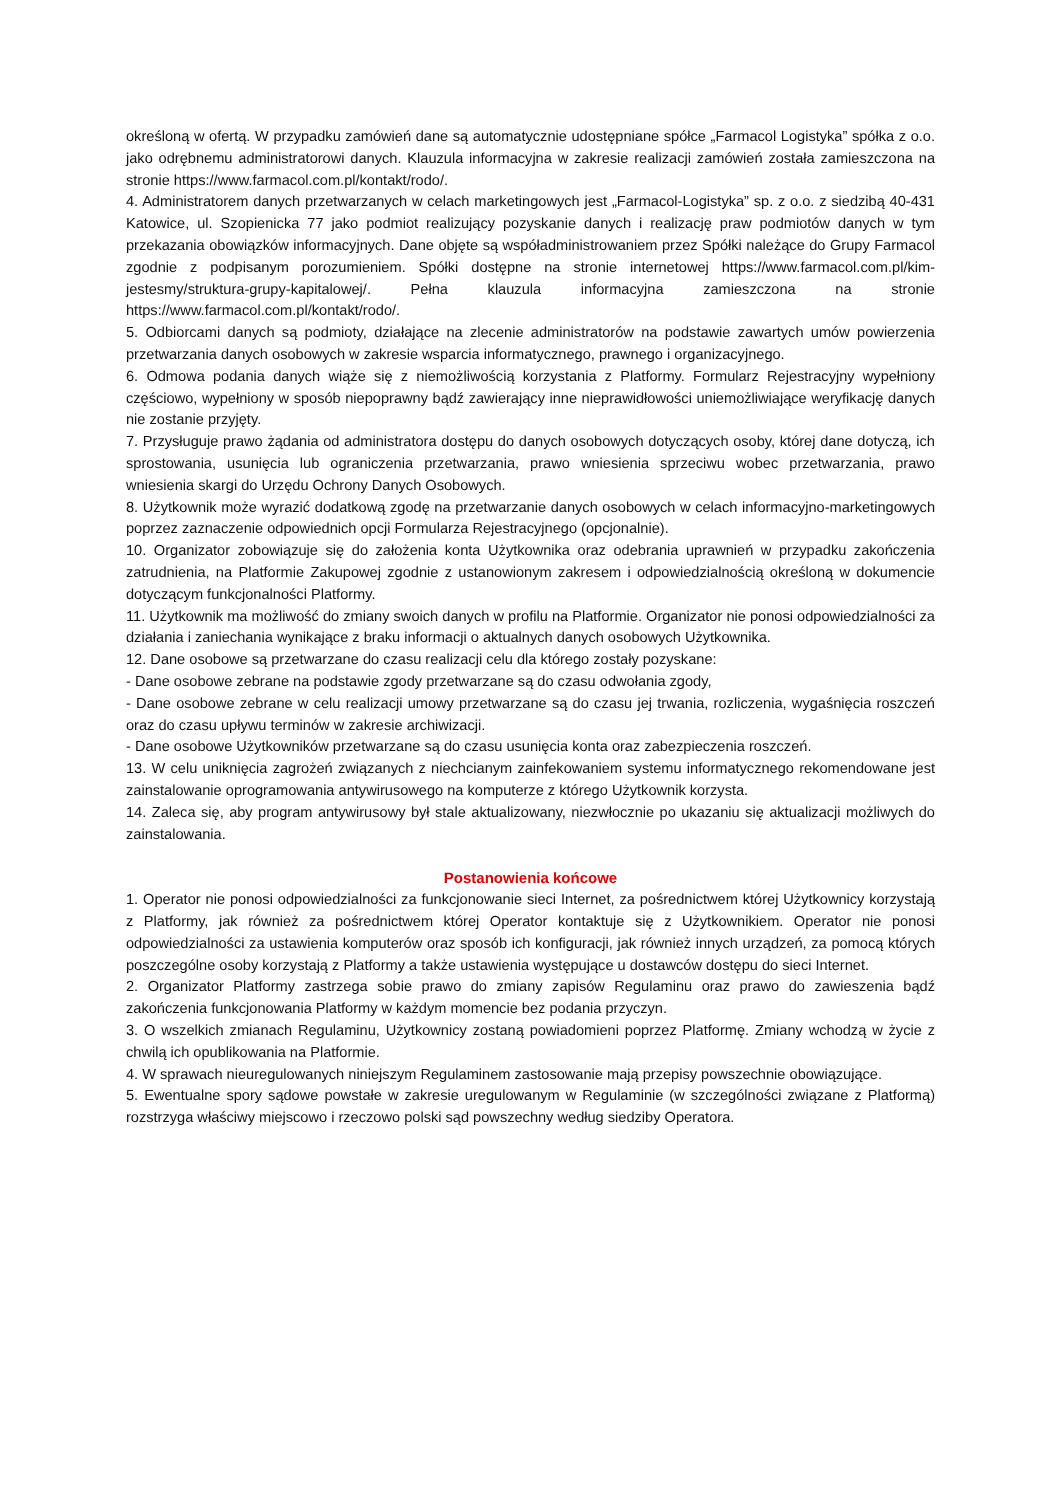określoną w ofertą. W przypadku zamówień dane są automatycznie udostępniane spółce „Farmacol Logistyka” spółka z o.o. jako odrębnemu administratorowi danych. Klauzula informacyjna w zakresie realizacji zamówień została zamieszczona na stronie https://www.farmacol.com.pl/kontakt/rodo/.
4. Administratorem danych przetwarzanych w celach marketingowych jest „Farmacol-Logistyka” sp. z o.o. z siedzibą 40-431 Katowice, ul. Szopienicka 77 jako podmiot realizujący pozyskanie danych i realizację praw podmiotów danych w tym przekazania obowiązków informacyjnych. Dane objęte są współadministrowaniem przez Spółki należące do Grupy Farmacol zgodnie z podpisanym porozumieniem. Spółki dostępne na stronie internetowej https://www.farmacol.com.pl/kim-jestesmy/struktura-grupy-kapitalowej/. Pełna klauzula informacyjna zamieszczona na stronie https://www.farmacol.com.pl/kontakt/rodo/.
5. Odbiorcami danych są podmioty, działające na zlecenie administratorów na podstawie zawartych umów powierzenia przetwarzania danych osobowych w zakresie wsparcia informatycznego, prawnego i organizacyjnego.
6. Odmowa podania danych wiąże się z niemożliwością korzystania z Platformy. Formularz Rejestracyjny wypełniony częściowo, wypełniony w sposób niepoprawny bądź zawierający inne nieprawidłowości uniemożliwiające weryfikację danych nie zostanie przyjęty.
7. Przysługuje prawo żądania od administratora dostępu do danych osobowych dotyczących osoby, której dane dotyczą, ich sprostowania, usunięcia lub ograniczenia przetwarzania, prawo wniesienia sprzeciwu wobec przetwarzania, prawo wniesienia skargi do Urzędu Ochrony Danych Osobowych.
8. Użytkownik może wyrazić dodatkową zgodę na przetwarzanie danych osobowych w celach informacyjno-marketingowych poprzez zaznaczenie odpowiednich opcji Formularza Rejestracyjnego (opcjonalnie).
10. Organizator zobowiązuje się do założenia konta Użytkownika oraz odebrania uprawnień w przypadku zakończenia zatrudnienia, na Platformie Zakupowej zgodnie z ustanowionym zakresem i odpowiedzialnością określoną w dokumencie dotyczącym funkcjonalności Platformy.
11. Użytkownik ma możliwość do zmiany swoich danych w profilu na Platformie. Organizator nie ponosi odpowiedzialności za działania i zaniechania wynikające z braku informacji o aktualnych danych osobowych Użytkownika.
12. Dane osobowe są przetwarzane do czasu realizacji celu dla którego zostały pozyskane:
- Dane osobowe zebrane na podstawie zgody przetwarzane są do czasu odwołania zgody,
- Dane osobowe zebrane w celu realizacji umowy przetwarzane są do czasu jej trwania, rozliczenia, wygaśnięcia roszczeń oraz do czasu upływu terminów w zakresie archiwizacji.
- Dane osobowe Użytkowników przetwarzane są do czasu usunięcia konta oraz zabezpieczenia roszczeń.
13. W celu uniknięcia zagrożeń związanych z niechcianym zainfekowaniem systemu informatycznego rekomendowane jest zainstalowanie oprogramowania antywirusowego na komputerze z którego Użytkownik korzysta.
14. Zaleca się, aby program antywirusowy był stale aktualizowany, niezwłocznie po ukazaniu się aktualizacji możliwych do zainstalowania.
Postanowienia końcowe
1. Operator nie ponosi odpowiedzialności za funkcjonowanie sieci Internet, za pośrednictwem której Użytkownicy korzystają z Platformy, jak również za pośrednictwem której Operator kontaktuje się z Użytkownikiem. Operator nie ponosi odpowiedzialności za ustawienia komputerów oraz sposób ich konfiguracji, jak również innych urządzeń, za pomocą których poszczególne osoby korzystają z Platformy a także ustawienia występujące u dostawców dostępu do sieci Internet.
2. Organizator Platformy zastrzega sobie prawo do zmiany zapisów Regulaminu oraz prawo do zawieszenia bądź zakończenia funkcjonowania Platformy w każdym momencie bez podania przyczyn.
3. O wszelkich zmianach Regulaminu, Użytkownicy zostaną powiadomieni poprzez Platformę. Zmiany wchodzą w życie z chwilą ich opublikowania na Platformie.
4. W sprawach nieuregulowanych niniejszym Regulaminem zastosowanie mają przepisy powszechnie obowiązujące.
5. Ewentualne spory sądowe powstałe w zakresie uregulowanym w Regulaminie (w szczególności związane z Platformą) rozstrzyga właściwy miejscowo i rzeczowo polski sąd powszechny według siedziby Operatora.